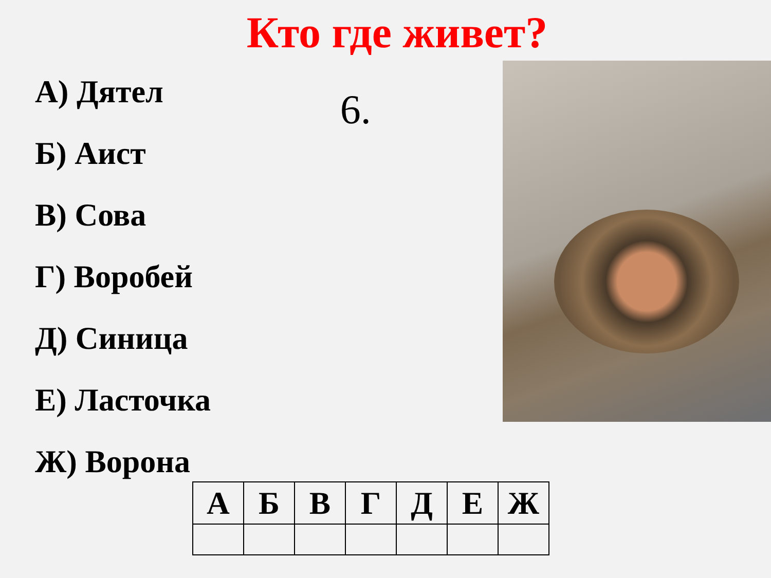Кто где живет?
А) Дятел
Б) Аист
В) Сова
Г) Воробей
Д) Синица
Е) Ласточка
Ж) Ворона
6.
| А | Б | В | Г | Д | Е | Ж |
| --- | --- | --- | --- | --- | --- | --- |